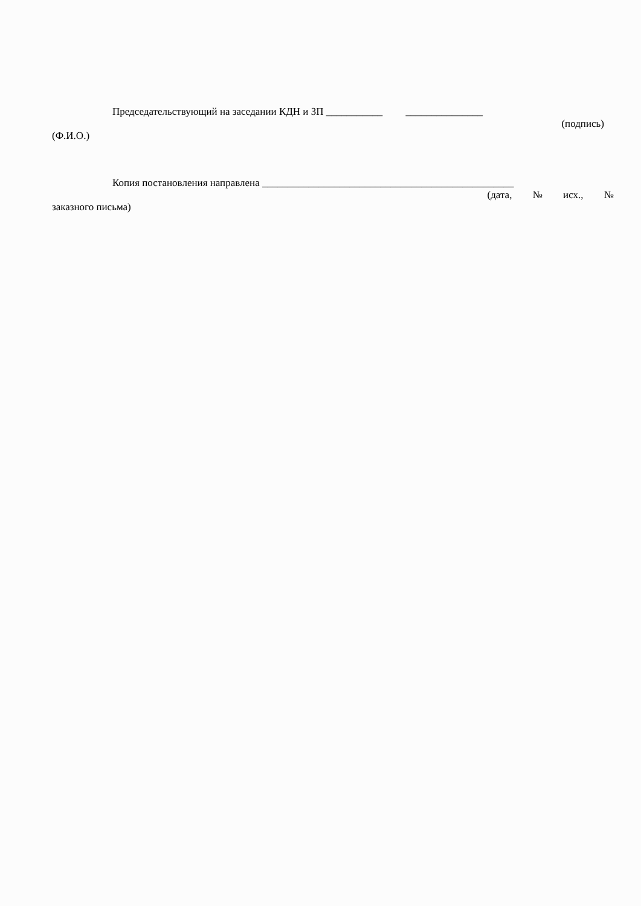Председательствующий на заседании КДН и ЗП ___________ _______________
(подпись)
(Ф.И.О.)
Копия постановления направлена _________________________________________________
(дата, № исх., №
заказного письма)